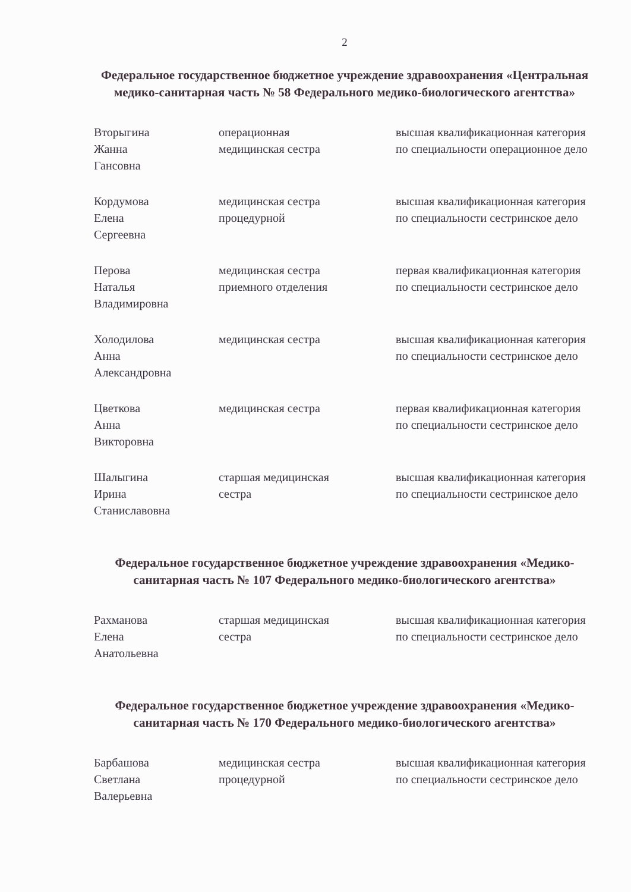2
Федеральное государственное бюджетное учреждение здравоохранения «Центральная медико-санитарная часть № 58 Федерального медико-биологического агентства»
| Вторыгина Жанна Гансовна | операционная медицинская сестра | высшая квалификационная категория по специальности операционное дело |
| Кордумова Елена Сергеевна | медицинская сестра процедурной | высшая квалификационная категория по специальности сестринское дело |
| Перова Наталья Владимировна | медицинская сестра приемного отделения | первая квалификационная категория по специальности сестринское дело |
| Холодилова Анна Александровна | медицинская сестра | высшая квалификационная категория по специальности сестринское дело |
| Цветкова Анна Викторовна | медицинская сестра | первая квалификационная категория по специальности сестринское дело |
| Шалыгина Ирина Станиславовна | старшая медицинская сестра | высшая квалификационная категория по специальности сестринское дело |
Федеральное государственное бюджетное учреждение здравоохранения «Медико-санитарная часть № 107 Федерального медико-биологического агентства»
| Рахманова Елена Анатольевна | старшая медицинская сестра | высшая квалификационная категория по специальности сестринское дело |
Федеральное государственное бюджетное учреждение здравоохранения «Медико-санитарная часть № 170 Федерального медико-биологического агентства»
| Барбашова Светлана Валерьевна | медицинская сестра процедурной | высшая квалификационная категория по специальности сестринское дело |